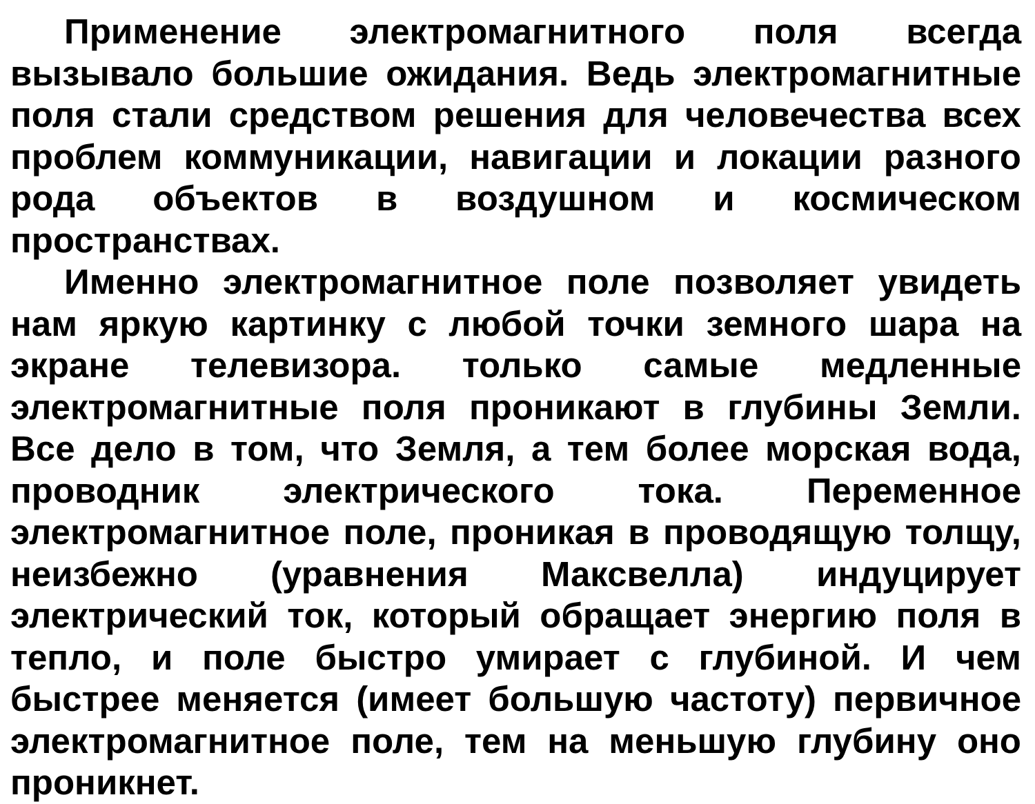Применение электромагнитного поля всегда вызывало большие ожидания. Ведь электромагнитные поля стали средством решения для человечества всех проблем коммуникации, навигации и локации разного рода объектов в воздушном и космическом пространствах.
Именно электромагнитное поле позволяет увидеть нам яркую картинку с любой точки земного шара на экране телевизора. только самые медленные электромагнитные поля проникают в глубины Земли. Все дело в том, что Земля, а тем более морская вода, проводник электрического тока. Переменное электромагнитное поле, проникая в проводящую толщу, неизбежно (уравнения Максвелла) индуцирует электрический ток, который обращает энергию поля в тепло, и поле быстро умирает с глубиной. И чем быстрее меняется (имеет большую частоту) первичное электромагнитное поле, тем на меньшую глубину оно проникнет.